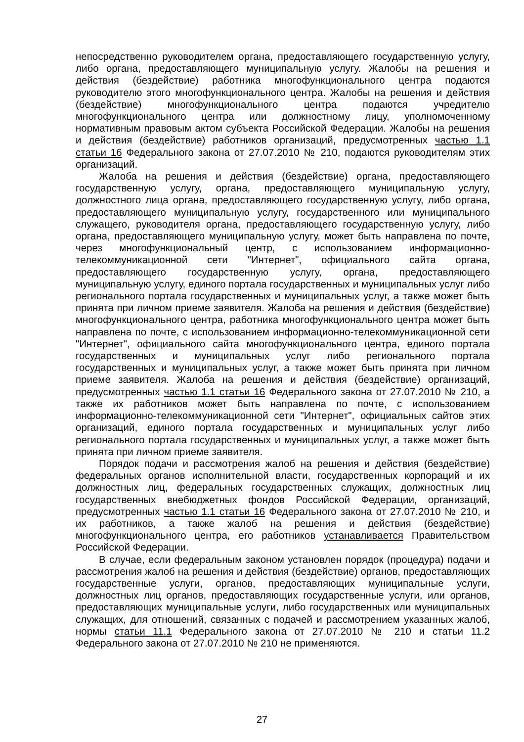непосредственно руководителем органа, предоставляющего государственную услугу, либо органа, предоставляющего муниципальную услугу. Жалобы на решения и действия (бездействие) работника многофункционального центра подаются руководителю этого многофункционального центра. Жалобы на решения и действия (бездействие) многофункционального центра подаются учредителю многофункционального центра или должностному лицу, уполномоченному нормативным правовым актом субъекта Российской Федерации. Жалобы на решения и действия (бездействие) работников организаций, предусмотренных частью 1.1 статьи 16 Федерального закона от 27.07.2010 № 210, подаются руководителям этих организаций.
Жалоба на решения и действия (бездействие) органа, предоставляющего государственную услугу, органа, предоставляющего муниципальную услугу, должностного лица органа, предоставляющего государственную услугу, либо органа, предоставляющего муниципальную услугу, государственного или муниципального служащего, руководителя органа, предоставляющего государственную услугу, либо органа, предоставляющего муниципальную услугу, может быть направлена по почте, через многофункциональный центр, с использованием информационно-телекоммуникационной сети "Интернет", официального сайта органа, предоставляющего государственную услугу, органа, предоставляющего муниципальную услугу, единого портала государственных и муниципальных услуг либо регионального портала государственных и муниципальных услуг, а также может быть принята при личном приеме заявителя. Жалоба на решения и действия (бездействие) многофункционального центра, работника многофункционального центра может быть направлена по почте, с использованием информационно-телекоммуникационной сети "Интернет", официального сайта многофункционального центра, единого портала государственных и муниципальных услуг либо регионального портала государственных и муниципальных услуг, а также может быть принята при личном приеме заявителя. Жалоба на решения и действия (бездействие) организаций, предусмотренных частью 1.1 статьи 16 Федерального закона от 27.07.2010 № 210, а также их работников может быть направлена по почте, с использованием информационно-телекоммуникационной сети "Интернет", официальных сайтов этих организаций, единого портала государственных и муниципальных услуг либо регионального портала государственных и муниципальных услуг, а также может быть принята при личном приеме заявителя.
Порядок подачи и рассмотрения жалоб на решения и действия (бездействие) федеральных органов исполнительной власти, государственных корпораций и их должностных лиц, федеральных государственных служащих, должностных лиц государственных внебюджетных фондов Российской Федерации, организаций, предусмотренных частью 1.1 статьи 16 Федерального закона от 27.07.2010 № 210, и их работников, а также жалоб на решения и действия (бездействие) многофункционального центра, его работников устанавливается Правительством Российской Федерации.
В случае, если федеральным законом установлен порядок (процедура) подачи и рассмотрения жалоб на решения и действия (бездействие) органов, предоставляющих государственные услуги, органов, предоставляющих муниципальные услуги, должностных лиц органов, предоставляющих государственные услуги, или органов, предоставляющих муниципальные услуги, либо государственных или муниципальных служащих, для отношений, связанных с подачей и рассмотрением указанных жалоб, нормы статьи 11.1 Федерального закона от 27.07.2010 № 210 и статьи 11.2 Федерального закона от 27.07.2010 № 210 не применяются.
27